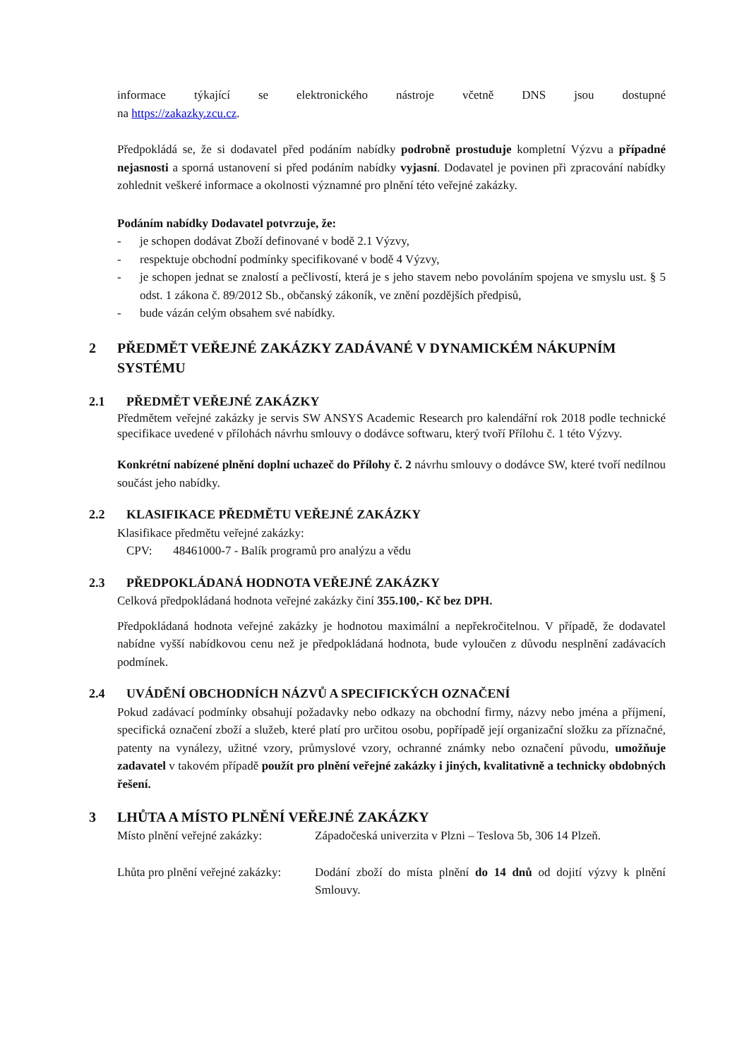informace týkající se elektronického nástroje včetně DNS jsou dostupné
na https://zakazky.zcu.cz.
Předpokládá se, že si dodavatel před podáním nabídky podrobně prostuduje kompletní Výzvu a případné nejasnosti a sporná ustanovení si před podáním nabídky vyjasní. Dodavatel je povinen při zpracování nabídky zohlednit veškeré informace a okolnosti významné pro plnění této veřejné zakázky.
Podáním nabídky Dodavatel potvrzuje, že:
- je schopen dodávat Zboží definované v bodě 2.1 Výzvy,
- respektuje obchodní podmínky specifikované v bodě 4 Výzvy,
- je schopen jednat se znalostí a pečlivostí, která je s jeho stavem nebo povoláním spojena ve smyslu ust. § 5 odst. 1 zákona č. 89/2012 Sb., občanský zákoník, ve znění pozdějších předpisů,
- bude vázán celým obsahem své nabídky.
2 PŘEDMĚT VEŘEJNÉ ZAKÁZKY ZADÁVANÉ V DYNAMICKÉM NÁKUPNÍM SYSTÉMU
2.1 PŘEDMĚT VEŘEJNÉ ZAKÁZKY
Předmětem veřejné zakázky je servis SW ANSYS Academic Research pro kalendářní rok 2018 podle technické specifikace uvedené v přílohách návrhu smlouvy o dodávce softwaru, který tvoří Přílohu č. 1 této Výzvy.
Konkrétní nabízené plnění doplní uchazeč do Přílohy č. 2 návrhu smlouvy o dodávce SW, které tvoří nedílnou součást jeho nabídky.
2.2 KLASIFIKACE PŘEDMĚTU VEŘEJNÉ ZAKÁZKY
Klasifikace předmětu veřejné zakázky:
CPV: 48461000-7 - Balík programů pro analýzu a vědu
2.3 PŘEDPOKLÁDANÁ HODNOTA VEŘEJNÉ ZAKÁZKY
Celková předpokládaná hodnota veřejné zakázky činí 355.100,- Kč bez DPH.
Předpokládaná hodnota veřejné zakázky je hodnotou maximální a nepřekročitelnou. V případě, že dodavatel nabídne vyšší nabídkovou cenu než je předpokládaná hodnota, bude vyloučen z důvodu nesplnění zadávacích podmínek.
2.4 UVÁDĚNÍ OBCHODNÍCH NÁZVŮ A SPECIFICKÝCH OZNAČENÍ
Pokud zadávací podmínky obsahují požadavky nebo odkazy na obchodní firmy, názvy nebo jména a příjmení, specifická označení zboží a služeb, které platí pro určitou osobu, popřípadě její organizační složku za příznačné, patenty na vynálezy, užitné vzory, průmyslové vzory, ochranné známky nebo označení původu, umožňuje zadavatel v takovém případě použít pro plnění veřejné zakázky i jiných, kvalitativně a technicky obdobných řešení.
3 LHŮTA A MÍSTO PLNĚNÍ VEŘEJNÉ ZAKÁZKY
Místo plnění veřejné zakázky: Západočeská univerzita v Plzni – Teslova 5b, 306 14 Plzeň.
Lhůta pro plnění veřejné zakázky: Dodání zboží do místa plnění do 14 dnů od dojití výzvy k plnění Smlouvy.